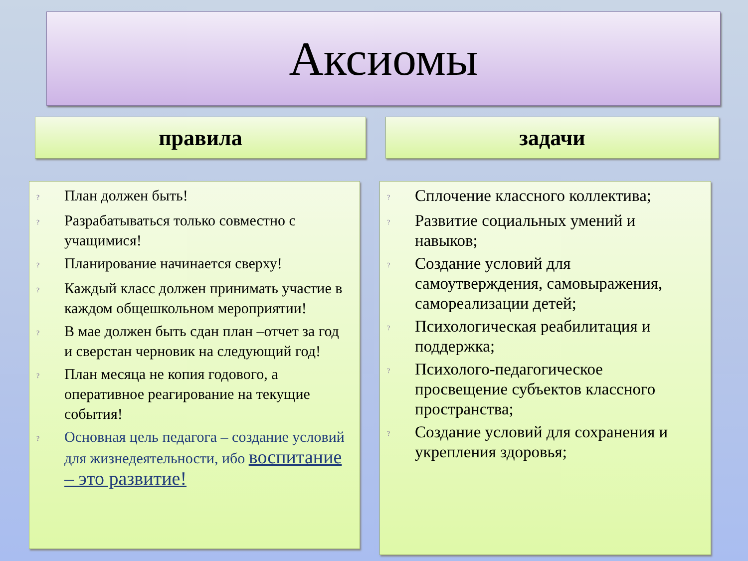Аксиомы
правила задачи
? План должен быть!
? Разрабатываться только совместно с учащимися!
? Планирование начинается сверху!
? Каждый класс должен принимать участие в каждом общешкольном мероприятии!
? В мае должен быть сдан план –отчет за год и сверстан черновик на следующий год!
? План месяца не копия годового, а оперативное реагирование на текущие события!
? Основная цель педагога – создание условий для жизнедеятельности, ибо воспитание – это развитие!
? Сплочение классного коллектива;
? Развитие социальных умений и навыков;
? Создание условий для самоутверждения, самовыражения, самореализации детей;
? Психологическая реабилитация и поддержка;
? Психолого-педагогическое просвещение субъектов классного пространства;
? Создание условий для сохранения и укрепления здоровья;